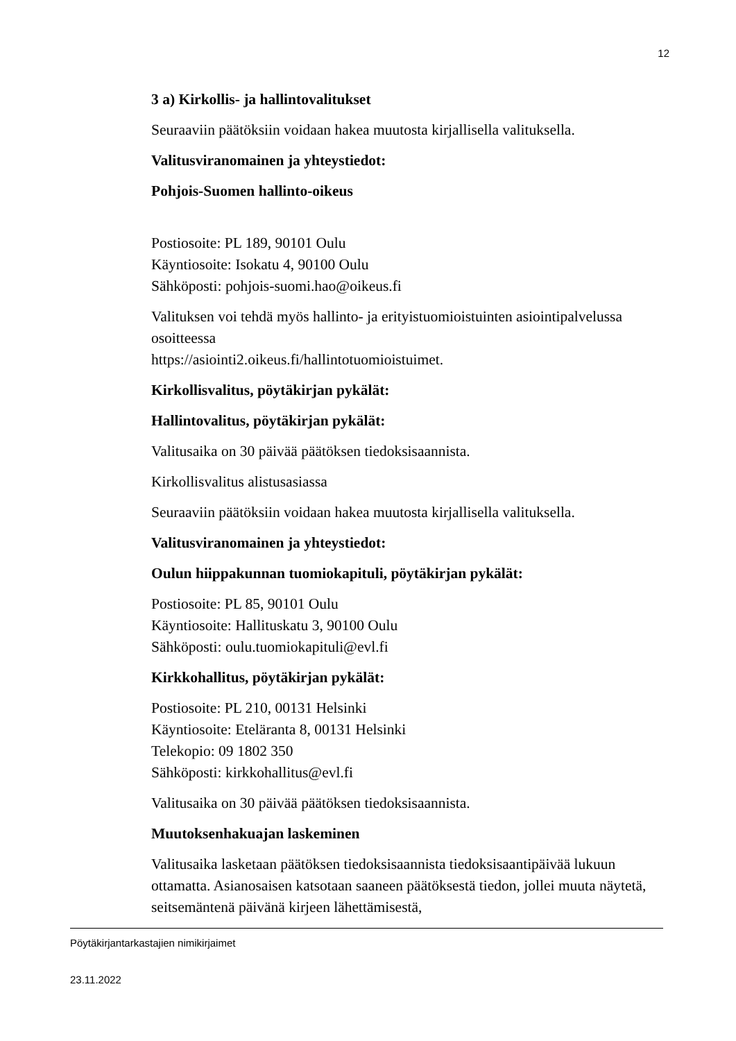12
3 a) Kirkollis- ja hallintovalitukset
Seuraaviin päätöksiin voidaan hakea muutosta kirjallisella valituksella.
Valitusviranomainen ja yhteystiedot:
Pohjois-Suomen hallinto-oikeus
Postiosoite: PL 189, 90101 Oulu
Käyntiosoite: Isokatu 4, 90100 Oulu
Sähköposti: pohjois-suomi.hao@oikeus.fi
Valituksen voi tehdä myös hallinto- ja erityistuomioistuinten asiointipalvelussa osoitteessa
https://asiointi2.oikeus.fi/hallintotuomioistuimet.
Kirkollisvalitus, pöytäkirjan pykälät:
Hallintovalitus, pöytäkirjan pykälät:
Valitusaika on 30 päivää päätöksen tiedoksisaannista.
Kirkollisvalitus alistusasiassa
Seuraaviin päätöksiin voidaan hakea muutosta kirjallisella valituksella.
Valitusviranomainen ja yhteystiedot:
Oulun hiippakunnan tuomiokapituli, pöytäkirjan pykälät:
Postiosoite: PL 85, 90101 Oulu
Käyntiosoite: Hallituskatu 3, 90100 Oulu
Sähköposti: oulu.tuomiokapituli@evl.fi
Kirkkohallitus, pöytäkirjan pykälät:
Postiosoite: PL 210, 00131 Helsinki
Käyntiosoite: Eteläranta 8, 00131 Helsinki
Telekopio: 09 1802 350
Sähköposti: kirkkohallitus@evl.fi
Valitusaika on 30 päivää päätöksen tiedoksisaannista.
Muutoksenhakuajan laskeminen
Valitusaika lasketaan päätöksen tiedoksisaannista tiedoksisaantipäivää lukuun ottamatta. Asianosaisen katsotaan saaneen päätöksestä tiedon, jollei muuta näytetä, seitsemäntenä päivänä kirjeen lähettämisestä,
Pöytäkirjantarkastajien nimikirjaimet
23.11.2022